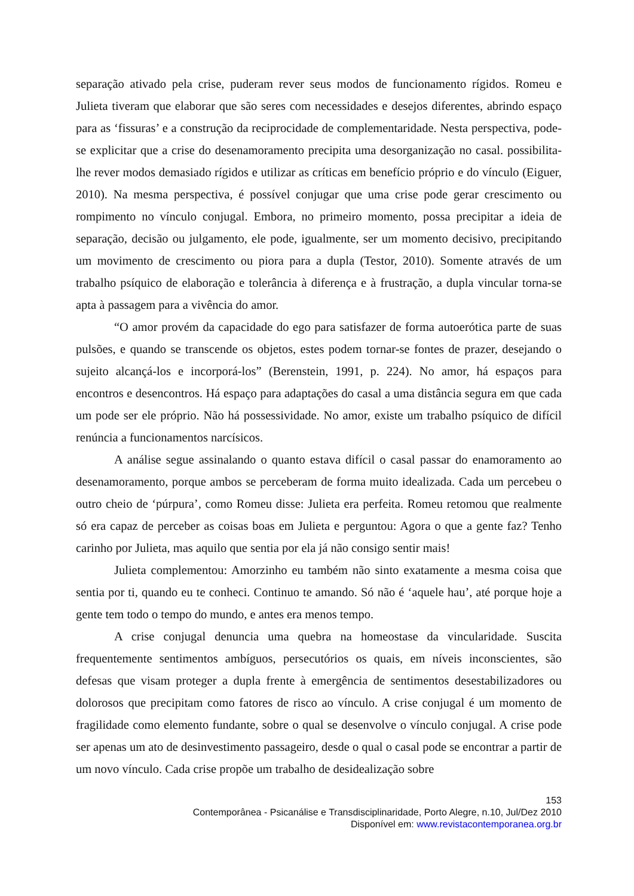separação ativado pela crise, puderam rever seus modos de funcionamento rígidos. Romeu e Julieta tiveram que elaborar que são seres com necessidades e desejos diferentes, abrindo espaço para as ‘fissuras’ e a construção da reciprocidade de complementaridade. Nesta perspectiva, pode-se explicitar que a crise do desenamoramento precipita uma desorganização no casal. possibilita-lhe rever modos demasiado rígidos e utilizar as críticas em benefício próprio e do vínculo (Eiguer, 2010). Na mesma perspectiva, é possível conjugar que uma crise pode gerar crescimento ou rompimento no vínculo conjugal. Embora, no primeiro momento, possa precipitar a ideia de separação, decisão ou julgamento, ele pode, igualmente, ser um momento decisivo, precipitando um movimento de crescimento ou piora para a dupla (Testor, 2010). Somente através de um trabalho psíquico de elaboração e tolerância à diferença e à frustração, a dupla vincular torna-se apta à passagem para a vivência do amor.
“O amor provém da capacidade do ego para satisfazer de forma autoerótica parte de suas pulsões, e quando se transcende os objetos, estes podem tornar-se fontes de prazer, desejando o sujeito alcançá-los e incorporá-los” (Berenstein, 1991, p. 224). No amor, há espaços para encontros e desencontros. Há espaço para adaptações do casal a uma distância segura em que cada um pode ser ele próprio. Não há possessividade. No amor, existe um trabalho psíquico de difícil renúncia a funcionamentos narcísicos.
A análise segue assinalando o quanto estava difícil o casal passar do enamoramento ao desenamoramento, porque ambos se perceberam de forma muito idealizada. Cada um percebeu o outro cheio de ‘púrpura’, como Romeu disse: Julieta era perfeita. Romeu retomou que realmente só era capaz de perceber as coisas boas em Julieta e perguntou: Agora o que a gente faz? Tenho carinho por Julieta, mas aquilo que sentia por ela já não consigo sentir mais!
Julieta complementou: Amorzinho eu também não sinto exatamente a mesma coisa que sentia por ti, quando eu te conheci. Continuo te amando. Só não é ‘aquele hau’, até porque hoje a gente tem todo o tempo do mundo, e antes era menos tempo.
A crise conjugal denuncia uma quebra na homeostase da vincularidade. Suscita frequentemente sentimentos ambíguos, persecutórios os quais, em níveis inconscientes, são defesas que visam proteger a dupla frente à emergência de sentimentos desestabilizadores ou dolorosos que precipitam como fatores de risco ao vínculo. A crise conjugal é um momento de fragilidade como elemento fundante, sobre o qual se desenvolve o vínculo conjugal. A crise pode ser apenas um ato de desinvestimento passageiro, desde o qual o casal pode se encontrar a partir de um novo vínculo. Cada crise propõe um trabalho de desidealização sobre
153
Contemporânea - Psicanálise e Transdisciplinaridade, Porto Alegre, n.10, Jul/Dez 2010
Disponível em: www.revistacontemporanea.org.br